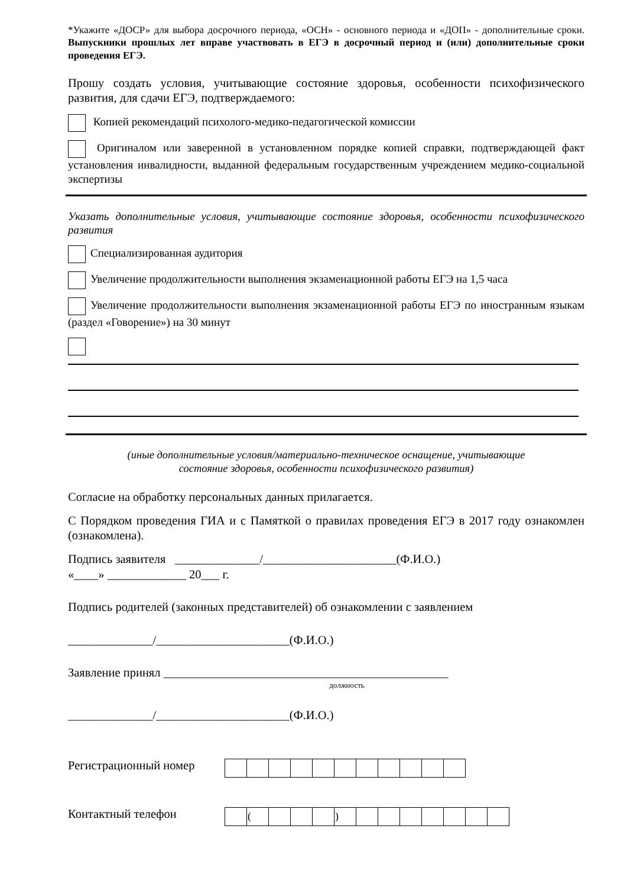*Укажите «ДОСР» для выбора досрочного периода, «ОСН» - основного периода и «ДОП» - дополнительные сроки. Выпускники прошлых лет вправе участвовать в ЕГЭ в досрочный период и (или) дополнительные сроки проведения ЕГЭ.
Прошу создать условия, учитывающие состояние здоровья, особенности психофизического развития, для сдачи ЕГЭ, подтверждаемого:
Копией рекомендаций психолого-медико-педагогической комиссии
Оригиналом или заверенной в установленном порядке копией справки, подтверждающей факт установления инвалидности, выданной федеральным государственным учреждением медико-социальной экспертизы
Указать дополнительные условия, учитывающие состояние здоровья, особенности психофизического развития
Специализированная аудитория
Увеличение продолжительности выполнения экзаменационной работы ЕГЭ на 1,5 часа
Увеличение продолжительности выполнения экзаменационной работы ЕГЭ по иностранным языкам (раздел «Говорение») на 30 минут
(иные дополнительные условия/материально-техническое оснащение, учитывающие
состояние здоровья, особенности психофизического развития)
Согласие на обработку персональных данных прилагается.
С Порядком проведения ГИА и с Памяткой о правилах проведения ЕГЭ в 2017 году ознакомлен (ознакомлена).
Подпись заявителя ______________/______________________(Ф.И.О.)
«____» _____________ 20___ г.
Подпись родителей (законных представителей) об ознакомлении с заявлением
______________/______________________(Ф.И.О.)
Заявление принял _______________________________________________
должность
______________/______________________(Ф.И.О.)
Регистрационный номер
Контактный телефон
| | ( | | | | ) | | | | | | | |